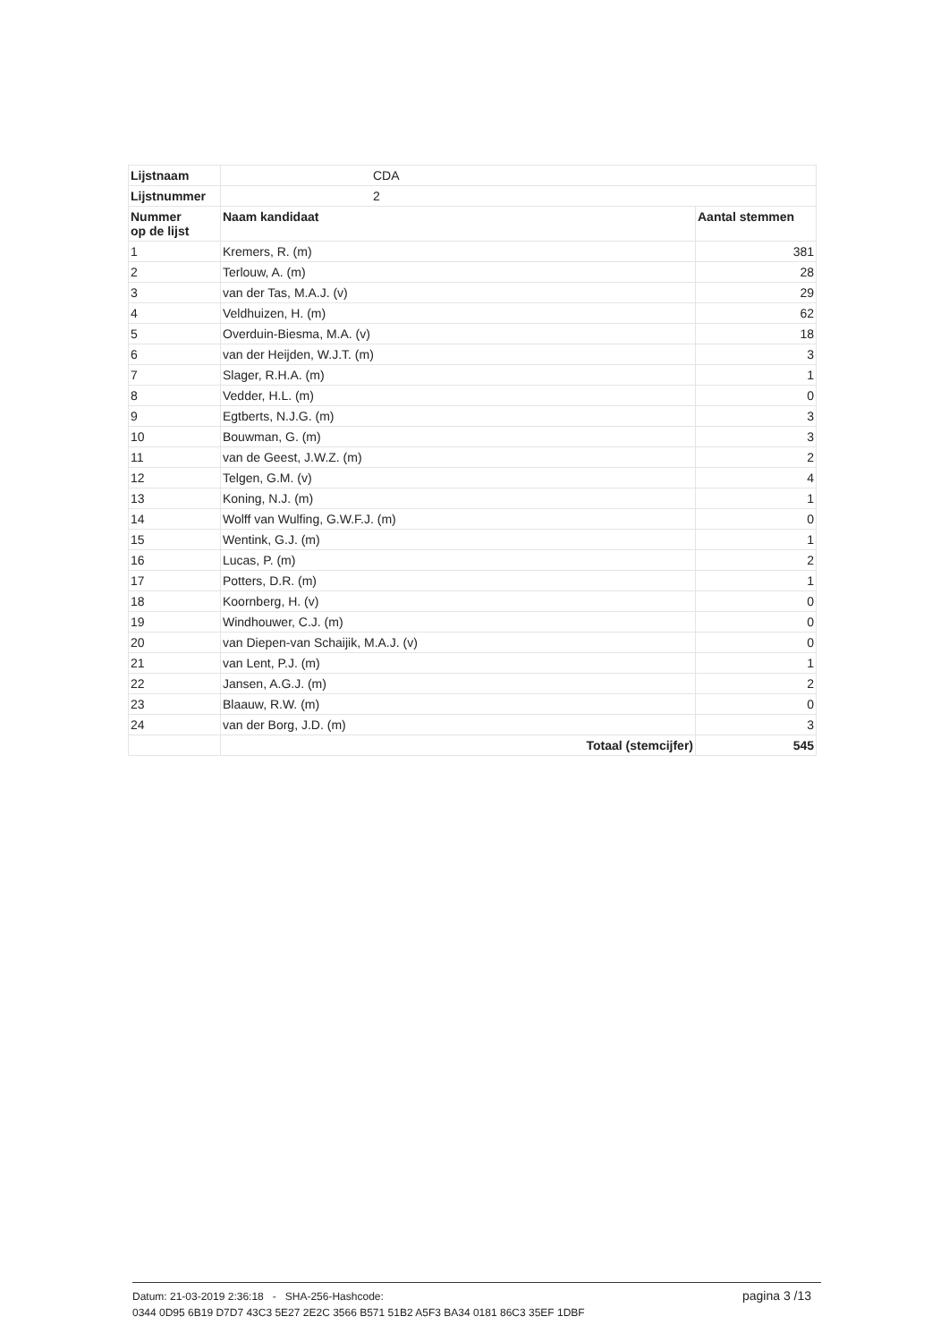| Lijstnaam | CDA | |
| Lijstnummer | 2 | |
| Nummer op de lijst | Naam kandidaat | Aantal stemmen |
| 1 | Kremers, R. (m) | 381 |
| 2 | Terlouw, A. (m) | 28 |
| 3 | van der Tas, M.A.J. (v) | 29 |
| 4 | Veldhuizen, H. (m) | 62 |
| 5 | Overduin-Biesma, M.A. (v) | 18 |
| 6 | van der Heijden, W.J.T. (m) | 3 |
| 7 | Slager, R.H.A. (m) | 1 |
| 8 | Vedder, H.L. (m) | 0 |
| 9 | Egtberts, N.J.G. (m) | 3 |
| 10 | Bouwman, G. (m) | 3 |
| 11 | van de Geest, J.W.Z. (m) | 2 |
| 12 | Telgen, G.M. (v) | 4 |
| 13 | Koning, N.J. (m) | 1 |
| 14 | Wolff van Wulfing, G.W.F.J. (m) | 0 |
| 15 | Wentink, G.J. (m) | 1 |
| 16 | Lucas, P. (m) | 2 |
| 17 | Potters, D.R. (m) | 1 |
| 18 | Koornberg, H. (v) | 0 |
| 19 | Windhouwer, C.J. (m) | 0 |
| 20 | van Diepen-van Schaijik, M.A.J. (v) | 0 |
| 21 | van Lent, P.J. (m) | 1 |
| 22 | Jansen, A.G.J. (m) | 2 |
| 23 | Blaauw, R.W. (m) | 0 |
| 24 | van der Borg, J.D. (m) | 3 |
| | Totaal (stemcijfer) | 545 |
Datum: 21-03-2019 2:36:18 - SHA-256-Hashcode:
0344 0D95 6B19 D7D7 43C3 5E27 2E2C 3566 B571 51B2 A5F3 BA34 0181 86C3 35EF 1DBF
pagina 3 /13